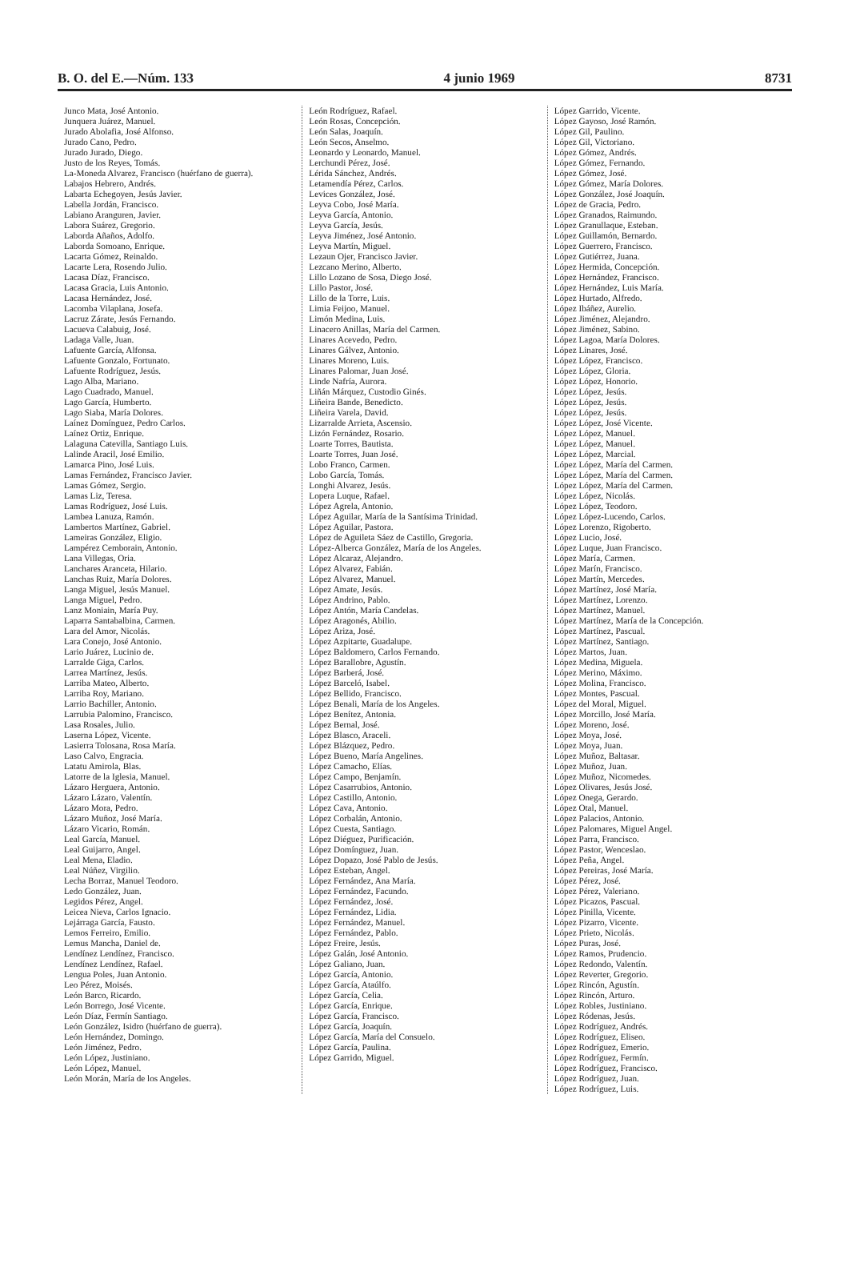B. O. del E.—Núm. 133 4 junio 1969 8731
Junco Mata, José Antonio.
Junquera Juárez, Manuel.
Jurado Abolafia, José Alfonso.
Jurado Cano, Pedro.
Jurado Jurado, Diego.
Justo de los Reyes, Tomás.
La-Moneda Alvarez, Francisco (huérfano de guerra).
Labajos Hebrero, Andrés.
Labarta Echegoyen, Jesús Javier.
Labella Jordán, Francisco.
Labiano Aranguren, Javier.
Labora Suárez, Gregorio.
Laborda Añaños, Adolfo.
Laborda Somoano, Enrique.
Lacarta Gómez, Reinaldo.
Lacarte Lera, Rosendo Julio.
Lacasa Díaz, Francisco.
Lacasa Gracia, Luis Antonio.
Lacasa Hernández, José.
Lacomba Vilaplana, Josefa.
Lacruz Zárate, Jesús Fernando.
Lacueva Calabuig, José.
Ladaga Valle, Juan.
Lafuente García, Alfonsa.
Lafuente Gonzalo, Fortunato.
Lafuente Rodríguez, Jesús.
Lago Alba, Mariano.
Lago Cuadrado, Manuel.
Lago García, Humberto.
Lago Siaba, María Dolores.
Laínez Domínguez, Pedro Carlos.
Laínez Ortiz, Enrique.
Lalaguna Catevilla, Santiago Luis.
Lalinde Aracil, José Emilio.
Lamarca Pino, José Luis.
Lamas Fernández, Francisco Javier.
Lamas Gómez, Sergio.
Lamas Liz, Teresa.
Lamas Rodríguez, José Luis.
Lambea Lanuza, Ramón.
Lambertos Martínez, Gabriel.
Lameiras González, Eligio.
Lampérez Cemborain, Antonio.
Lana Villegas, Oria.
Lanchares Aranceta, Hilario.
Lanchas Ruiz, María Dolores.
Langa Miguel, Jesús Manuel.
Langa Miguel, Pedro.
Lanz Moniain, María Puy.
Laparra Santabalbina, Carmen.
Lara del Amor, Nicolás.
Lara Conejo, José Antonio.
Lario Juárez, Lucinio de.
Larralde Giga, Carlos.
Larrea Martínez, Jesús.
Larriba Mateo, Alberto.
Larriba Roy, Mariano.
Larrio Bachiller, Antonio.
Larrubia Palomino, Francisco.
Lasa Rosales, Julio.
Laserna López, Vicente.
Lasierra Tolosana, Rosa María.
Laso Calvo, Engracia.
Latatu Amirola, Blas.
Latorre de la Iglesia, Manuel.
Lázaro Herguera, Antonio.
Lázaro Lázaro, Valentín.
Lázaro Mora, Pedro.
Lázaro Muñoz, José María.
Lázaro Vicario, Román.
Leal García, Manuel.
Leal Guijarro, Angel.
Leal Mena, Eladio.
Leal Núñez, Virgilio.
Lecha Borraz, Manuel Teodoro.
Ledo González, Juan.
Legidos Pérez, Angel.
Leicea Nieva, Carlos Ignacio.
Lejárraga García, Fausto.
Lemos Ferreiro, Emilio.
Lemus Mancha, Daniel de.
Lendínez Lendínez, Francisco.
Lendínez Lendínez, Rafael.
Lengua Poles, Juan Antonio.
Leo Pérez, Moisés.
León Barco, Ricardo.
León Borrego, José Vicente.
León Díaz, Fermín Santiago.
León González, Isidro (huérfano de guerra).
León Hernández, Domingo.
León Jiménez, Pedro.
León López, Justiniano.
León López, Manuel.
León Morán, María de los Angeles.
León Rodríguez, Rafael.
León Rosas, Concepción.
León Salas, Joaquín.
León Secos, Anselmo.
Leonardo y Leonardo, Manuel.
Lerchundi Pérez, José.
Lérida Sánchez, Andrés.
Letamendía Pérez, Carlos.
Levices González, José.
Leyva Cobo, José María.
Leyva García, Antonio.
Leyva García, Jesús.
Leyva Jiménez, José Antonio.
Leyva Martín, Miguel.
Lezaun Ojer, Francisco Javier.
Lezcano Merino, Alberto.
Lillo Lozano de Sosa, Diego José.
Lillo Pastor, José.
Lillo de la Torre, Luis.
Limia Feijoo, Manuel.
Limón Medina, Luis.
Linacero Anillas, María del Carmen.
Linares Acevedo, Pedro.
Linares Gálvez, Antonio.
Linares Moreno, Luis.
Linares Palomar, Juan José.
Linde Nafría, Aurora.
Liñán Márquez, Custodio Ginés.
Liñeira Bande, Benedicto.
Liñeira Varela, David.
Lizarralde Arrieta, Ascensio.
Lizón Fernández, Rosario.
Loarte Torres, Bautista.
Loarte Torres, Juan José.
Lobo Franco, Carmen.
Lobo García, Tomás.
Longhi Alvarez, Jesús.
Lopera Luque, Rafael.
López Agrela, Antonio.
López Aguilar, María de la Santísima Trinidad.
López Aguilar, Pastora.
López de Aguileta Sáez de Castillo, Gregoria.
López-Alberca González, María de los Angeles.
López Alcaraz, Alejandro.
López Alvarez, Fabián.
López Alvarez, Manuel.
López Amate, Jesús.
López Andrino, Pablo.
López Antón, María Candelas.
López Aragonés, Abilio.
López Ariza, José.
López Azpitarte, Guadalupe.
López Baldomero, Carlos Fernando.
López Barallobre, Agustín.
López Barberá, José.
López Barceló, Isabel.
López Bellido, Francisco.
López Benali, María de los Angeles.
López Benítez, Antonia.
López Bernal, José.
López Blasco, Araceli.
López Blázquez, Pedro.
López Bueno, María Angelines.
López Camacho, Elías.
López Campo, Benjamín.
López Casarrubios, Antonio.
López Castillo, Antonio.
López Cava, Antonio.
López Corbalán, Antonio.
López Cuesta, Santiago.
López Diéguez, Purificación.
López Domínguez, Juan.
López Dopazo, José Pablo de Jesús.
López Esteban, Angel.
López Fernández, Ana María.
López Fernández, Facundo.
López Fernández, José.
López Fernández, Lidia.
López Fernández, Manuel.
López Fernández, Pablo.
López Freire, Jesús.
López Galán, José Antonio.
López Galiano, Juan.
López García, Antonio.
López García, Ataúlfo.
López García, Celia.
López García, Enrique.
López García, Francisco.
López García, Joaquín.
López García, María del Consuelo.
López García, Paulina.
López Garrido, Miguel.
López Garrido, Vicente.
López Gayoso, José Ramón.
López Gil, Paulino.
López Gil, Victoriano.
López Gómez, Andrés.
López Gómez, Fernando.
López Gómez, José.
López Gómez, María Dolores.
López González, José Joaquín.
López de Gracia, Pedro.
López Granados, Raimundo.
López Granullaque, Esteban.
López Guillamón, Bernardo.
López Guerrero, Francisco.
López Gutiérrez, Juana.
López Hermida, Concepción.
López Hernández, Francisco.
López Hernández, Luis María.
López Hurtado, Alfredo.
López Ibáñez, Aurelio.
López Jiménez, Alejandro.
López Jiménez, Sabino.
López Lagoa, María Dolores.
López Linares, José.
López López, Francisco.
López López, Gloria.
López López, Honorio.
López López, Jesús.
López López, Jesús.
López López, Jesús.
López López, José Vicente.
López López, Manuel.
López López, Manuel.
López López, Marcial.
López López, María del Carmen.
López López, María del Carmen.
López López, María del Carmen.
López López, Nicolás.
López López, Teodoro.
López López-Lucendo, Carlos.
López Lorenzo, Rigoberto.
López Lucio, José.
López Luque, Juan Francisco.
López María, Carmen.
López Marín, Francisco.
López Martín, Mercedes.
López Martínez, José María.
López Martínez, Lorenzo.
López Martínez, Manuel.
López Martínez, María de la Concepción.
López Martínez, Pascual.
López Martínez, Santiago.
López Martos, Juan.
López Medina, Miguela.
López Merino, Máximo.
López Molina, Francisco.
López Montes, Pascual.
López del Moral, Miguel.
López Morcillo, José María.
López Moreno, José.
López Moya, José.
López Moya, Juan.
López Muñoz, Baltasar.
López Muñoz, Juan.
López Muñoz, Nicomedes.
López Olivares, Jesús José.
López Onega, Gerardo.
López Otal, Manuel.
López Palacios, Antonio.
López Palomares, Miguel Angel.
López Parra, Francisco.
López Pastor, Wenceslao.
López Peña, Angel.
López Pereiras, José María.
López Pérez, José.
López Pérez, Valeriano.
López Picazos, Pascual.
López Pinilla, Vicente.
López Pizarro, Vicente.
López Prieto, Nicolás.
López Puras, José.
López Ramos, Prudencio.
López Redondo, Valentín.
López Reverter, Gregorio.
López Rincón, Agustín.
López Rincón, Arturo.
López Robles, Justiniano.
López Ródenas, Jesús.
López Rodríguez, Andrés.
López Rodríguez, Eliseo.
López Rodríguez, Emerio.
López Rodríguez, Fermín.
López Rodríguez, Francisco.
López Rodríguez, Juan.
López Rodríguez, Luis.